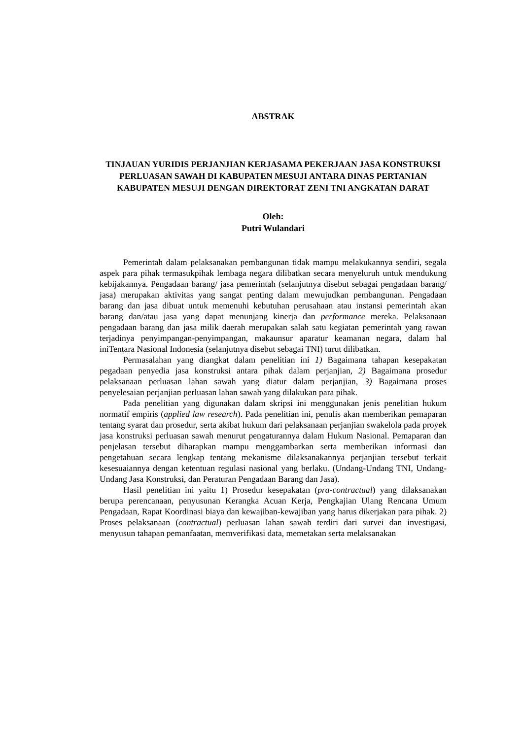ABSTRAK
TINJAUAN YURIDIS PERJANJIAN KERJASAMA PEKERJAAN JASA KONSTRUKSI PERLUASAN SAWAH DI KABUPATEN MESUJI ANTARA DINAS PERTANIAN KABUPATEN MESUJI DENGAN DIREKTORAT ZENI TNI ANGKATAN DARAT
Oleh:
Putri Wulandari
Pemerintah dalam pelaksanakan pembangunan tidak mampu melakukannya sendiri, segala aspek para pihak termasukpihak lembaga negara dilibatkan secara menyeluruh untuk mendukung kebijakannya. Pengadaan barang/ jasa pemerintah (selanjutnya disebut sebagai pengadaan barang/ jasa) merupakan aktivitas yang sangat penting dalam mewujudkan pembangunan. Pengadaan barang dan jasa dibuat untuk memenuhi kebutuhan perusahaan atau instansi pemerintah akan barang dan/atau jasa yang dapat menunjang kinerja dan performance mereka. Pelaksanaan pengadaan barang dan jasa milik daerah merupakan salah satu kegiatan pemerintah yang rawan terjadinya penyimpangan-penyimpangan, makaunsur aparatur keamanan negara, dalam hal iniTentara Nasional Indonesia (selanjutnya disebut sebagai TNI) turut dilibatkan.
Permasalahan yang diangkat dalam penelitian ini 1) Bagaimana tahapan kesepakatan pegadaan penyedia jasa konstruksi antara pihak dalam perjanjian, 2) Bagaimana prosedur pelaksanaan perluasan lahan sawah yang diatur dalam perjanjian, 3) Bagaimana proses penyelesaian perjanjian perluasan lahan sawah yang dilakukan para pihak.
Pada penelitian yang digunakan dalam skripsi ini menggunakan jenis penelitian hukum normatif empiris (applied law research). Pada penelitian ini, penulis akan memberikan pemaparan tentang syarat dan prosedur, serta akibat hukum dari pelaksanaan perjanjian swakelola pada proyek jasa konstruksi perluasan sawah menurut pengaturannya dalam Hukum Nasional. Pemaparan dan penjelasan tersebut diharapkan mampu menggambarkan serta memberikan informasi dan pengetahuan secara lengkap tentang mekanisme dilaksanakannya perjanjian tersebut terkait kesesuaiannya dengan ketentuan regulasi nasional yang berlaku. (Undang-Undang TNI, Undang-Undang Jasa Konstruksi, dan Peraturan Pengadaan Barang dan Jasa).
Hasil penelitian ini yaitu 1) Prosedur kesepakatan (pra-contractual) yang dilaksanakan berupa perencanaan, penyusunan Kerangka Acuan Kerja, Pengkajian Ulang Rencana Umum Pengadaan, Rapat Koordinasi biaya dan kewajiban-kewajiban yang harus dikerjakan para pihak. 2) Proses pelaksanaan (contractual) perluasan lahan sawah terdiri dari survei dan investigasi, menyusun tahapan pemanfaatan, memverifikasi data, memetakan serta melaksanakan